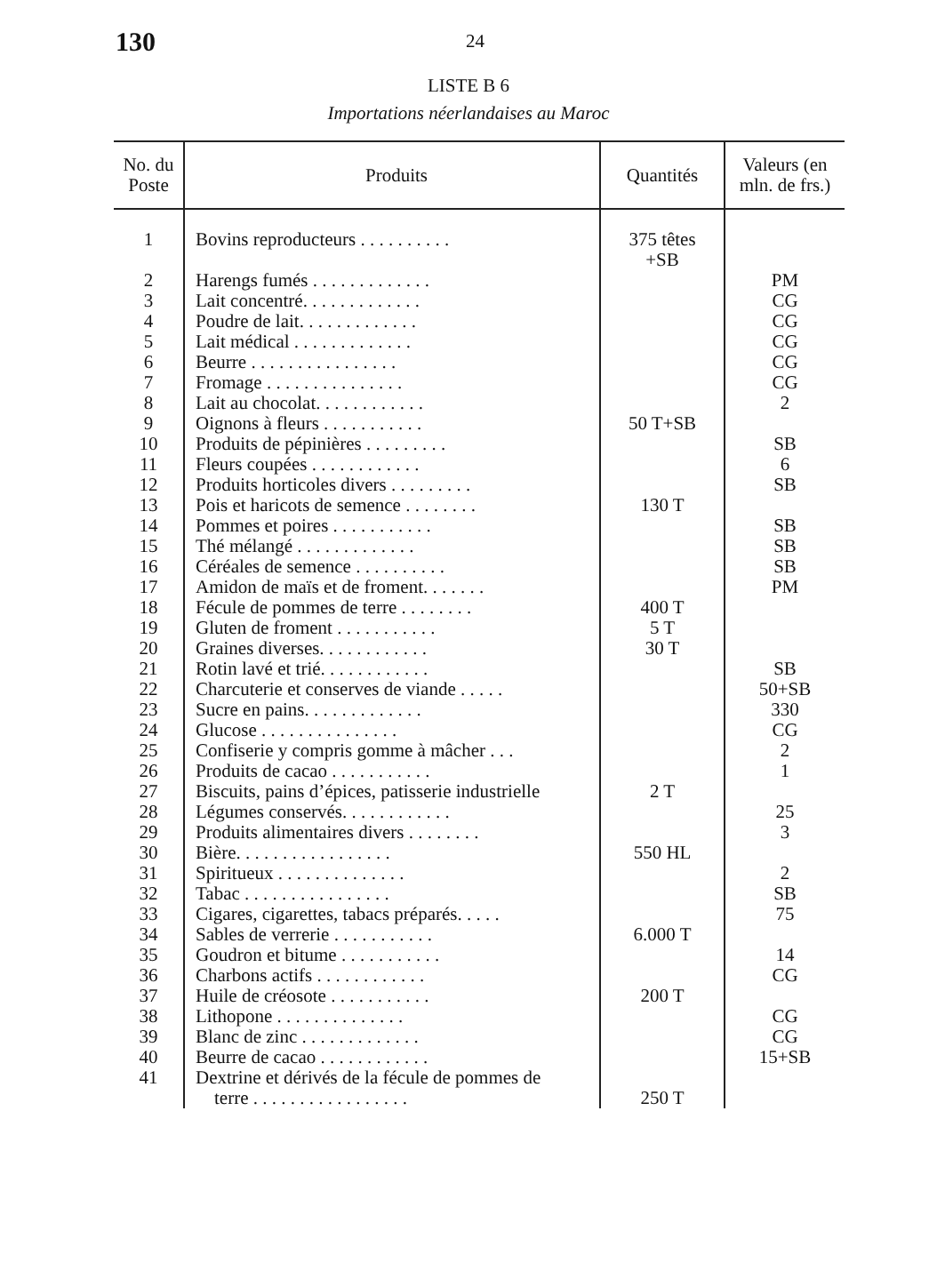130 24
LISTE B 6
Importations néerlandaises au Maroc
| No. du Poste | Produits | Quantités | Valeurs (en mln. de frs.) |
| --- | --- | --- | --- |
| 1 | Bovins reproducteurs . . . . . . . . . . | 375 têtes +SB | |
| 2 | Harengs fumés . . . . . . . . . . . . . | | PM |
| 3 | Lait concentré. . . . . . . . . . . . . | | CG |
| 4 | Poudre de lait. . . . . . . . . . . . . | | CG |
| 5 | Lait médical . . . . . . . . . . . . . | | CG |
| 6 | Beurre . . . . . . . . . . . . . . . . | | CG |
| 7 | Fromage . . . . . . . . . . . . . . . | | CG |
| 8 | Lait au chocolat. . . . . . . . . . . . | | 2 |
| 9 | Oignons à fleurs . . . . . . . . . . . | 50 T+SB | |
| 10 | Produits de pépinières . . . . . . . . . | | SB |
| 11 | Fleurs coupées . . . . . . . . . . . . | | 6 |
| 12 | Produits horticoles divers . . . . . . . . . | | SB |
| 13 | Pois et haricots de semence . . . . . . . . | 130 T | |
| 14 | Pommes et poires . . . . . . . . . . . | | SB |
| 15 | Thé mélangé . . . . . . . . . . . . . | | SB |
| 16 | Céréales de semence . . . . . . . . . . | | SB |
| 17 | Amidon de maïs et de froment. . . . . . . | | PM |
| 18 | Fécule de pommes de terre . . . . . . . . | 400 T | |
| 19 | Gluten de froment . . . . . . . . . . . | 5 T | |
| 20 | Graines diverses. . . . . . . . . . . . | 30 T | |
| 21 | Rotin lavé et trié. . . . . . . . . . . . | | SB |
| 22 | Charcuterie et conserves de viande . . . . . | | 50+SB |
| 23 | Sucre en pains. . . . . . . . . . . . . | | 330 |
| 24 | Glucose . . . . . . . . . . . . . . . | | CG |
| 25 | Confiserie y compris gomme à mâcher . . . | | 2 |
| 26 | Produits de cacao . . . . . . . . . . . | | 1 |
| 27 | Biscuits, pains d’épices, patisserie industrielle | 2 T | |
| 28 | Légumes conservés. . . . . . . . . . . . | | 25 |
| 29 | Produits alimentaires divers . . . . . . . . | | 3 |
| 30 | Bière. . . . . . . . . . . . . . . . . | 550 HL | |
| 31 | Spiritueux . . . . . . . . . . . . . . | | 2 |
| 32 | Tabac . . . . . . . . . . . . . . . . | | SB |
| 33 | Cigares, cigarettes, tabacs préparés. . . . . | | 75 |
| 34 | Sables de verrerie . . . . . . . . . . . | 6.000 T | |
| 35 | Goudron et bitume . . . . . . . . . . . | | 14 |
| 36 | Charbons actifs . . . . . . . . . . . . | | CG |
| 37 | Huile de créosote . . . . . . . . . . . | 200 T | |
| 38 | Lithopone . . . . . . . . . . . . . . | | CG |
| 39 | Blanc de zinc . . . . . . . . . . . . . | | CG |
| 40 | Beurre de cacao . . . . . . . . . . . . | | 15+SB |
| 41 | Dextrine et dérivés de la fécule de pommes de terre . . . . . . . . . . . . . . . . . | 250 T | |